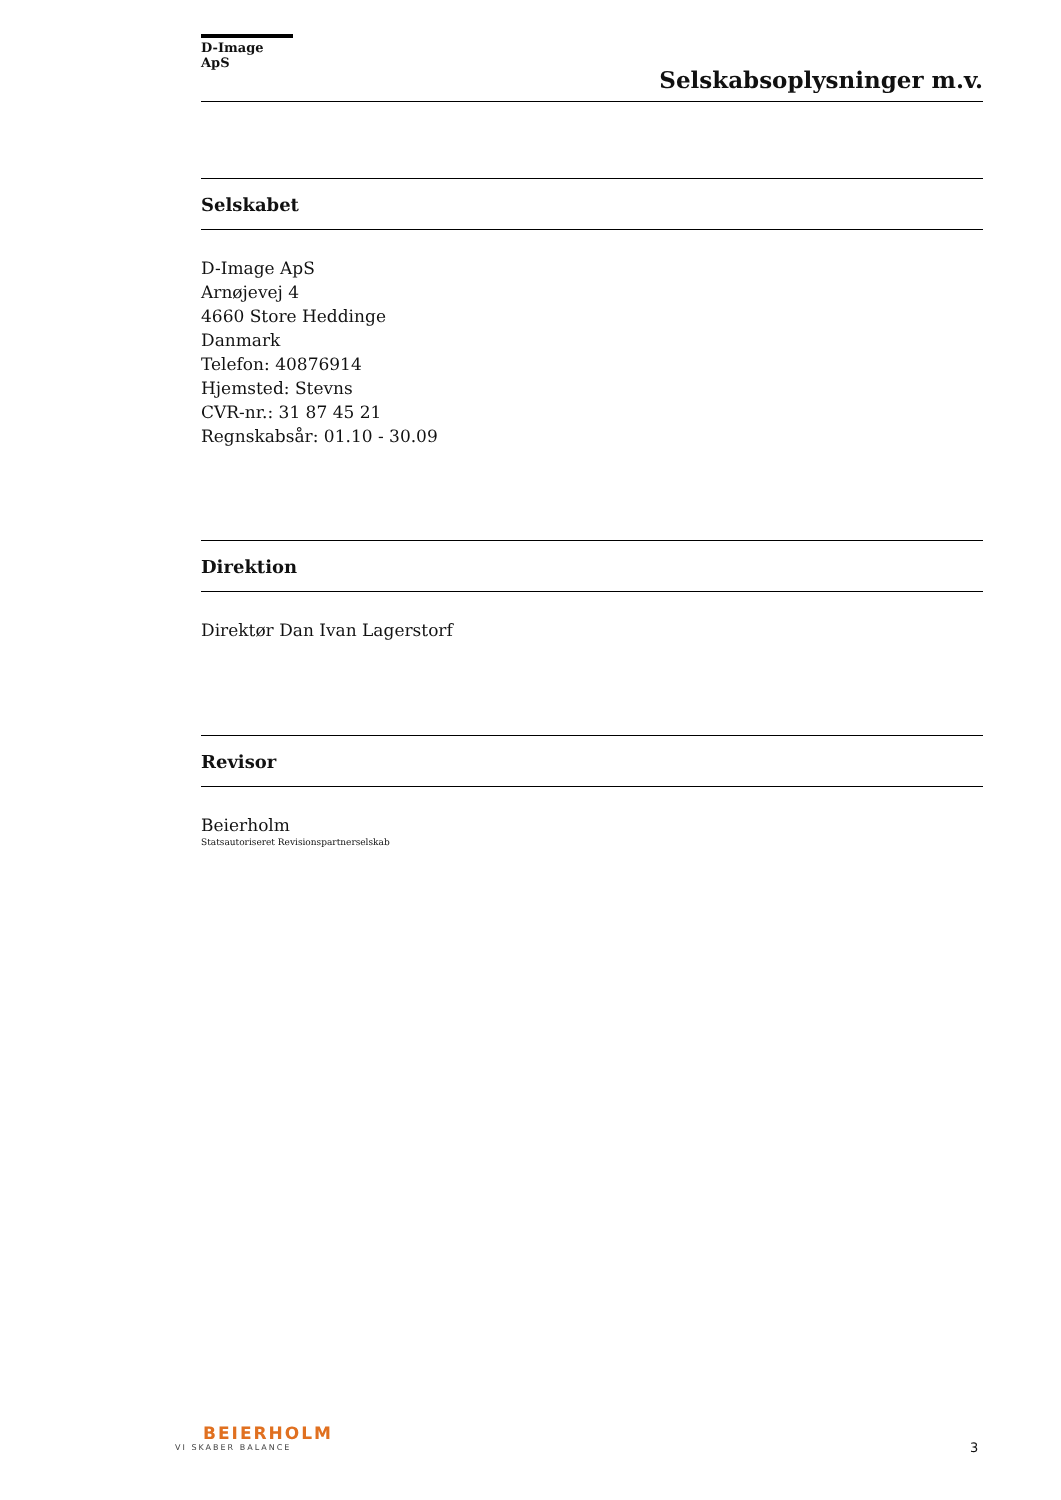D-Image ApS
Selskabsoplysninger m.v.
Selskabet
D-Image ApS
Arnøjevej 4
4660 Store Heddinge
Danmark
Telefon: 40876914
Hjemsted: Stevns
CVR-nr.: 31 87 45 21
Regnskabsår: 01.10 - 30.09
Direktion
Direktør Dan Ivan Lagerstorf
Revisor
Beierholm
Statsautoriseret Revisionspartnerselskab
BEIERHOLM
VI SKABER BALANCE
3